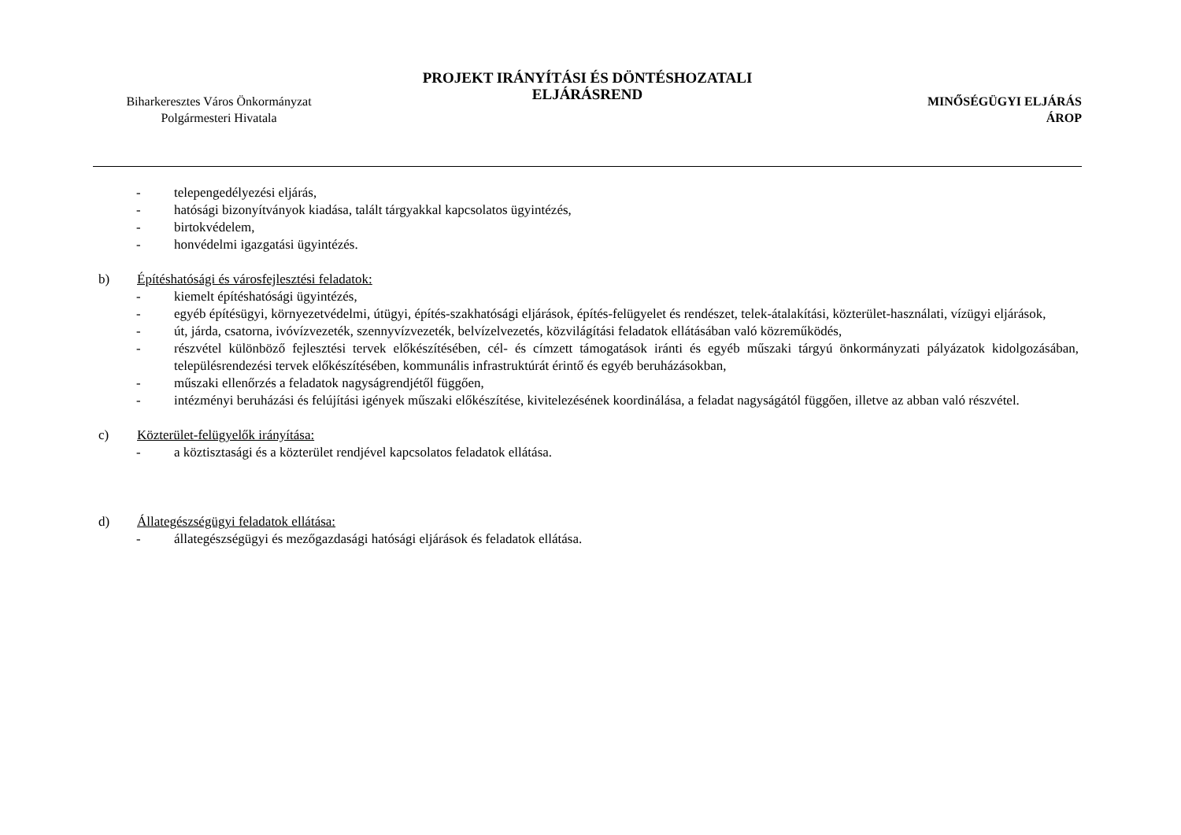Biharkeresztes Város Önkormányzat
Polgármesteri Hivatala
PROJEKT IRÁNYÍTÁSI ÉS DÖNTÉSHOZATALI
ELJÁRÁSREND
MINŐSÉGÜGYI ELJÁRÁS
ÁROP
- telepengedélyezési eljárás,
- hatósági bizonyítványok kiadása, talált tárgyakkal kapcsolatos ügyintézés,
- birtokvédelem,
- honvédelmi igazgatási ügyintézés.
b) Építéshatósági és városfejlesztési feladatok:
- kiemelt építéshatósági ügyintézés,
- egyéb építésügyi, környezetvédelmi, útügyi, építés-szakhatósági eljárások, építés-felügyelet és rendészet, telek-átalakítási, közterület-használati, vízügyi eljárások,
- út, járda, csatorna, ivóvízvezeték, szennyvízvezeték, belvízelvezetés, közvilágítási feladatok ellátásában való közreműködés,
- részvétel különböző fejlesztési tervek előkészítésében, cél- és címzett támogatások iránti és egyéb műszaki tárgyú önkormányzati pályázatok kidolgozásában, településrendezési tervek előkészítésében, kommunális infrastruktúrát érintő és egyéb beruházásokban,
- műszaki ellenőrzés a feladatok nagyságrendjétől függően,
- intézményi beruházási és felújítási igények műszaki előkészítése, kivitelezésének koordinálása, a feladat nagyságától függően, illetve az abban való részvétel.
c) Közterület-felügyelők irányítása:
- a köztisztasági és a közterület rendjével kapcsolatos feladatok ellátása.
d) Állategészségügyi feladatok ellátása:
- állategészségügyi és mezőgazdasági hatósági eljárások és feladatok ellátása.